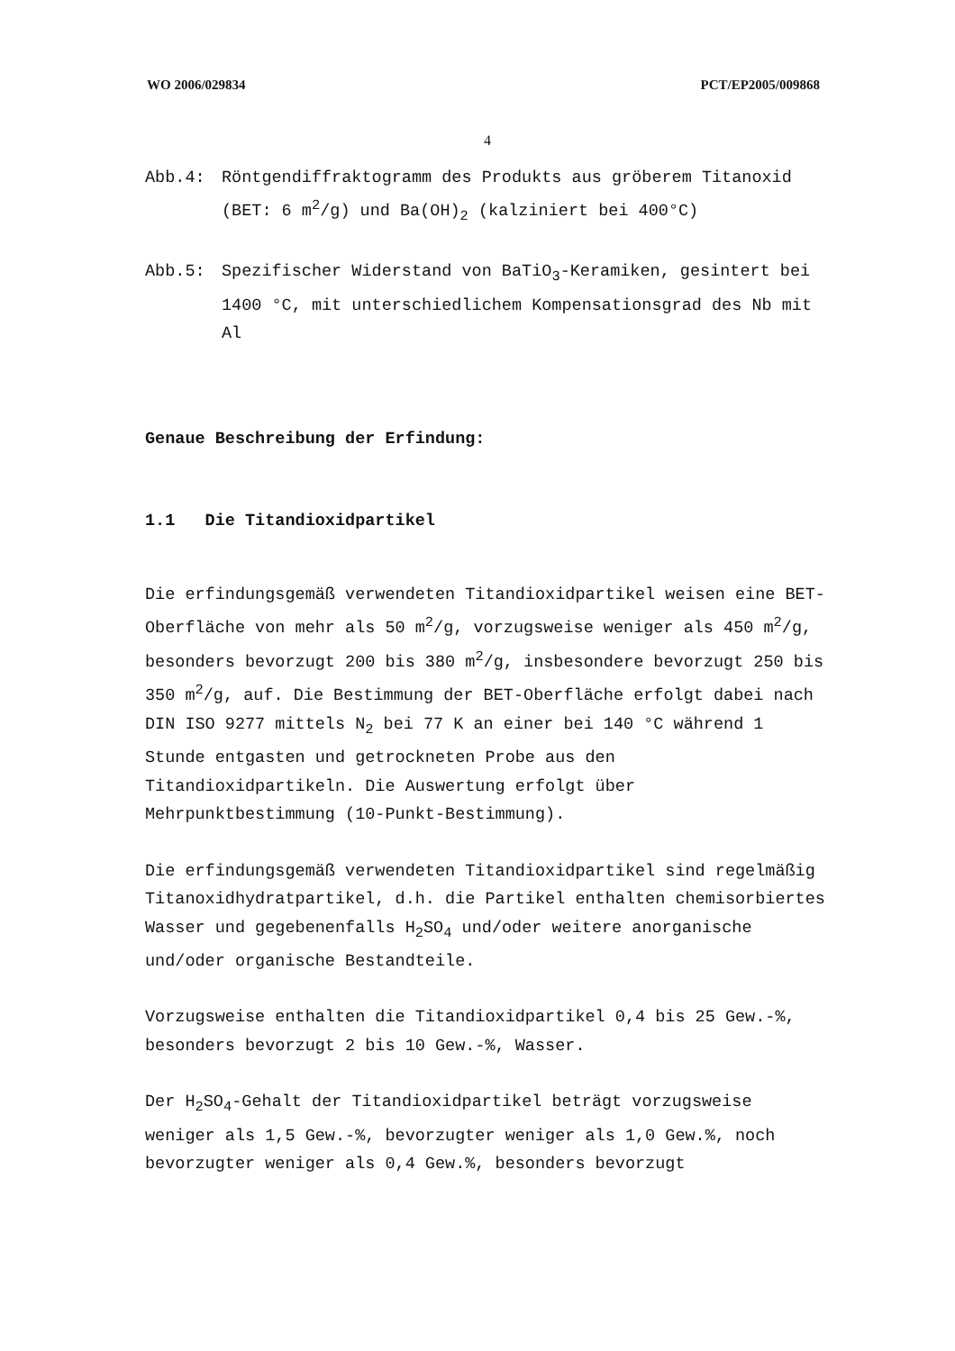WO 2006/029834 PCT/EP2005/009868
4
Abb.4: Röntgendiffraktogramm des Produkts aus gröberem Titanoxid (BET: 6 m<sup>2</sup>/g) und Ba(OH)<sub>2</sub> (kalziniert bei 400°C)
Abb.5: Spezifischer Widerstand von BaTiO<sub>3</sub>-Keramiken, gesintert bei 1400 °C, mit unterschiedlichem Kompensationsgrad des Nb mit Al
Genaue Beschreibung der Erfindung:
1.1 Die Titandioxidpartikel
Die erfindungsgemäß verwendeten Titandioxidpartikel weisen eine BET-Oberfläche von mehr als 50 m<sup>2</sup>/g, vorzugsweise weniger als 450 m<sup>2</sup>/g, besonders bevorzugt 200 bis 380 m<sup>2</sup>/g, insbesondere bevorzugt 250 bis 350 m<sup>2</sup>/g, auf. Die Bestimmung der BET-Oberfläche erfolgt dabei nach DIN ISO 9277 mittels N<sub>2</sub> bei 77 K an einer bei 140 °C während 1 Stunde entgasten und getrockneten Probe aus den Titandioxidpartikeln. Die Auswertung erfolgt über Mehrpunktbestimmung (10-Punkt-Bestimmung).
Die erfindungsgemäß verwendeten Titandioxidpartikel sind regelmäßig Titanoxidhydratpartikel, d.h. die Partikel enthalten chemisorbiertes Wasser und gegebenenfalls H<sub>2</sub>SO<sub>4</sub> und/oder weitere anorganische und/oder organische Bestandteile.
Vorzugsweise enthalten die Titandioxidpartikel 0,4 bis 25 Gew.-%, besonders bevorzugt 2 bis 10 Gew.-%, Wasser.
Der H<sub>2</sub>SO<sub>4</sub>-Gehalt der Titandioxidpartikel beträgt vorzugsweise weniger als 1,5 Gew.-%, bevorzugter weniger als 1,0 Gew.%, noch bevorzugter weniger als 0,4 Gew.%, besonders bevorzugt